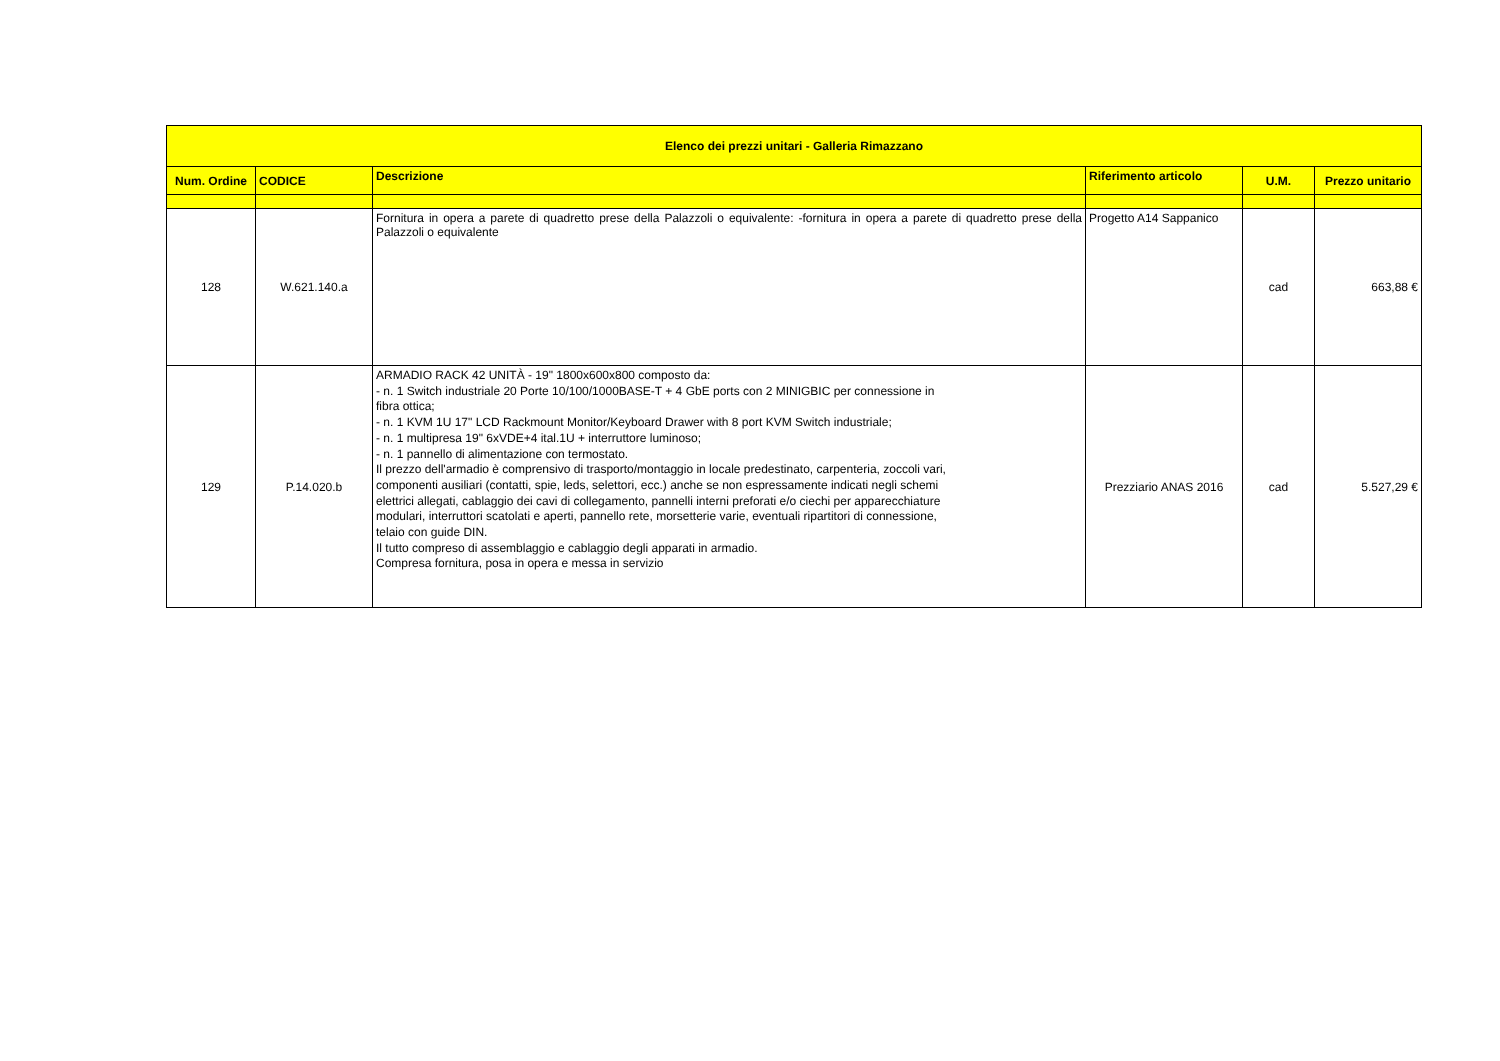| Elenco dei prezzi unitari - Galleria Rimazzano | | | | | |
| --- | --- | --- | --- | --- | --- |
| Num. Ordine | CODICE | Descrizione | Riferimento articolo | U.M. | Prezzo unitario |
| 128 | W.621.140.a | Fornitura in opera a parete di quadretto prese della Palazzoli o equivalente: -fornitura in opera a parete di quadretto prese della Palazzoli o equivalente | Progetto A14 Sappanico | cad | 663,88 € |
| 129 | P.14.020.b | ARMADIO RACK 42 UNITÀ - 19" 1800x600x800 composto da: - n. 1 Switch industriale 20 Porte 10/100/1000BASE-T + 4 GbE ports con 2 MINIGBIC per connessione in fibra ottica; - n. 1 KVM 1U 17" LCD Rackmount Monitor/Keyboard Drawer with 8 port KVM Switch industriale; - n. 1 multipresa 19" 6xVDE+4 ital.1U + interruttore luminoso; - n. 1 pannello di alimentazione con termostato. Il prezzo dell'armadio è comprensivo di trasporto/montaggio in locale predestinato, carpenteria, zoccoli vari, componenti ausiliari (contatti, spie, leds, selettori, ecc.) anche se non espressamente indicati negli schemi elettrici allegati, cablaggio dei cavi di collegamento, pannelli interni preforati e/o ciechi per apparecchiature modulari, interruttori scatolati e aperti, pannello rete, morsetterie varie, eventuali ripartitori di connessione, telaio con guide DIN. Il tutto compreso di assemblaggio e cablaggio degli apparati in armadio. Compresa fornitura, posa in opera e messa in servizio | Prezziario ANAS 2016 | cad | 5.527,29 € |